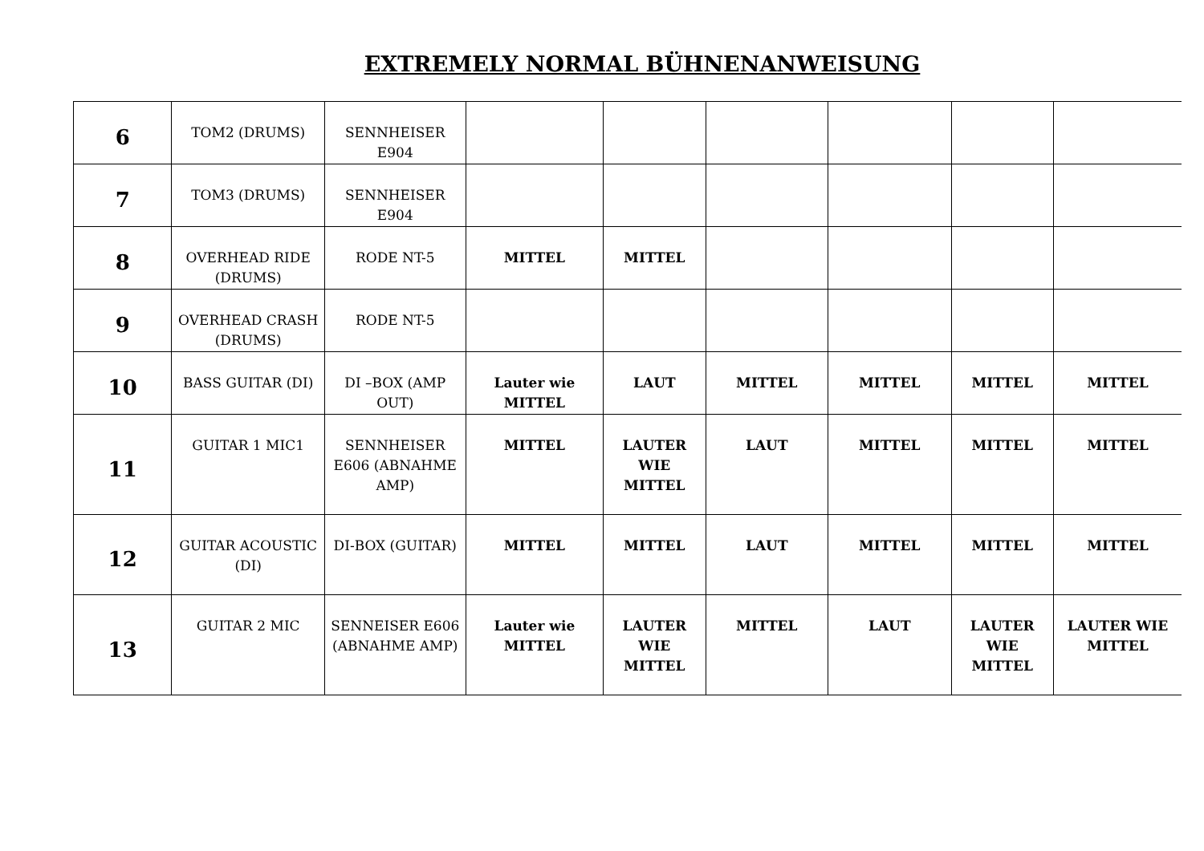EXTREMELY NORMAL BÜHNENANWEISUNG
| 6 | TOM2 (DRUMS) | SENNHEISER E904 | | | | | | |
| 7 | TOM3 (DRUMS) | SENNHEISER E904 | | | | | | |
| 8 | OVERHEAD RIDE (DRUMS) | RODE NT-5 | MITTEL | MITTEL | | | | |
| 9 | OVERHEAD CRASH (DRUMS) | RODE NT-5 | | | | | | |
| 10 | BASS GUITAR (DI) | DI –BOX (AMP OUT) | Lauter wie MITTEL | LAUT | MITTEL | MITTEL | MITTEL | MITTEL |
| 11 | GUITAR 1 MIC1 | SENNHEISER E606 (ABNAHME AMP) | MITTEL | LAUTER WIE MITTEL | LAUT | MITTEL | MITTEL | MITTEL |
| 12 | GUITAR ACOUSTIC (DI) | DI-BOX (GUITAR) | MITTEL | MITTEL | LAUT | MITTEL | MITTEL | MITTEL |
| 13 | GUITAR 2 MIC | SENNEISER E606 (ABNAHME AMP) | Lauter wie MITTEL | LAUTER WIE MITTEL | MITTEL | LAUT | LAUTER WIE MITTEL | LAUTER WIE MITTEL |